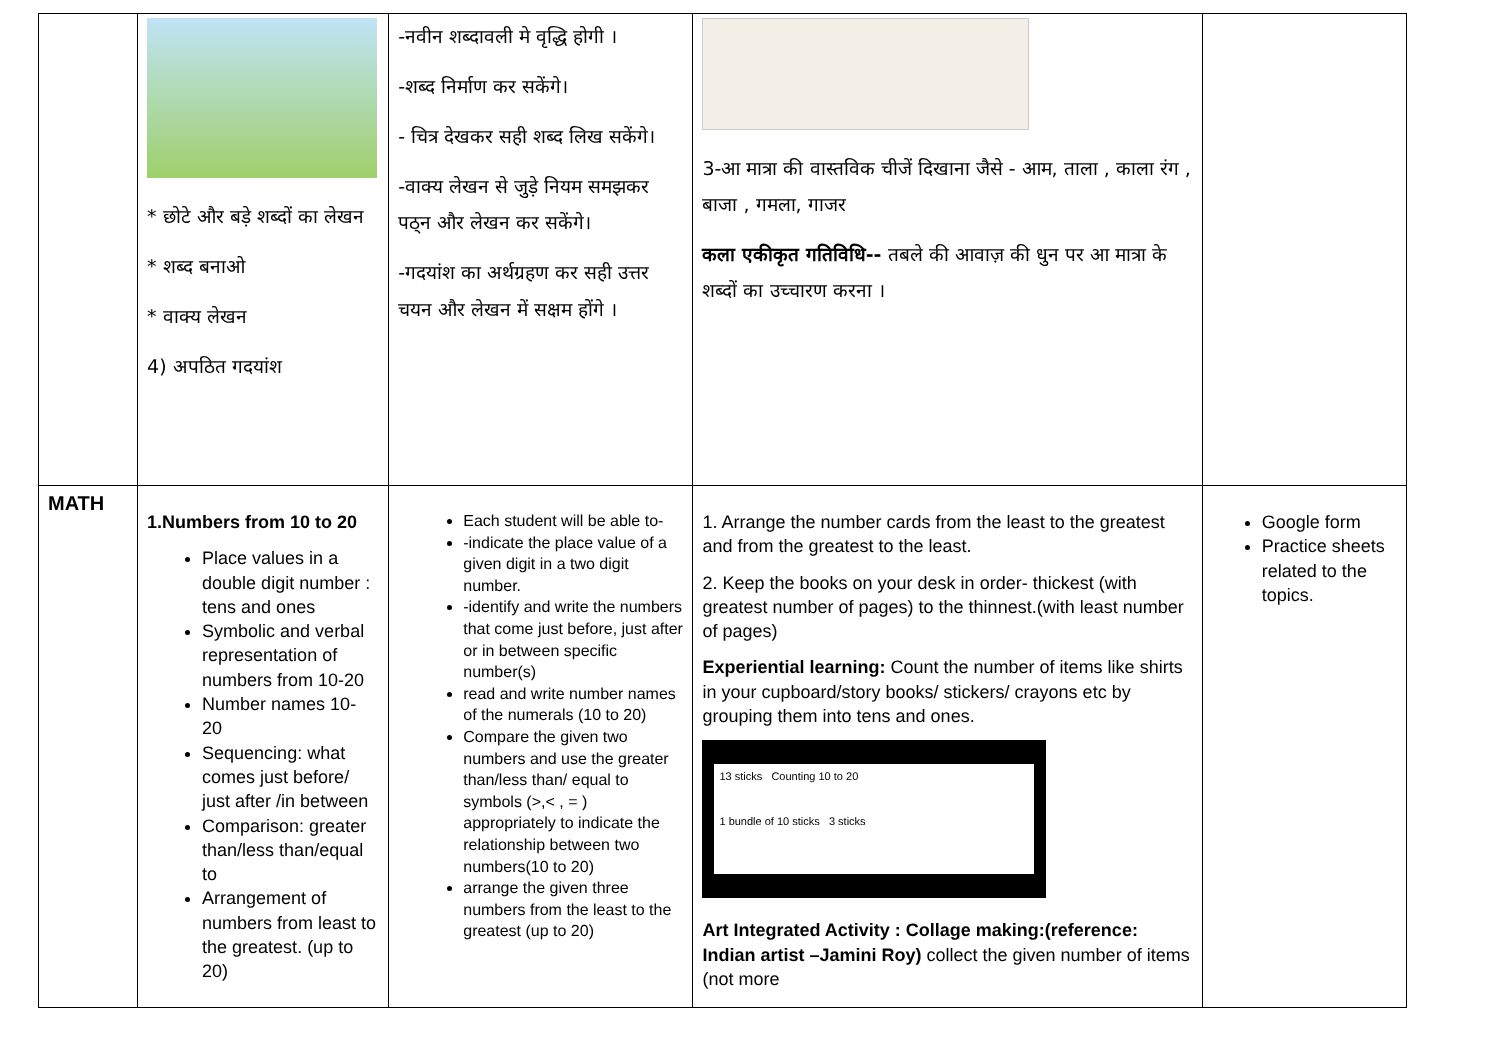| | * छोटे और बड़े शब्दों का लेखन * शब्द बनाओ * वाक्य लेखन 4) अपठित गदयांश | -नवीन शब्दावली मे वृद्धि होगी । -शब्द निर्माण कर सकेंगे। - चित्र देखकर सही शब्द लिख सकेंगे। -वाक्य लेखन से जुड़े नियम समझकर पठ्न और लेखन कर सकेंगे। -गदयांश का अर्थग्रहण कर सही उत्तर चयन और लेखन में सक्षम होंगे । | 3-आ मात्रा की वास्तविक चीजें दिखाना जैसे - आम, ताला , काला रंग , बाजा , गमला, गाजर कला एकीकृत गतिविधि-- तबले की आवाज़ की धुन पर आ मात्रा के शब्दों का उच्चारण करना । | |
| MATH | 1.Numbers from 10 to 20 Place values in a double digit number : tens and ones Symbolic and verbal representation of numbers from 10-20 Number names 10- 20 Sequencing: what comes just before/ just after /in between Comparison: greater than/less than/equal to Arrangement of numbers from least to the greatest. (up to 20) | Each student will be able to- -indicate the place value of a given digit in a two digit number. -identify and write the numbers that come just before, just after or in between specific number(s) read and write number names of the numerals (10 to 20) Compare the given two numbers and use the greater than/less than/ equal to symbols (>,< , = ) appropriately to indicate the relationship between two numbers(10 to 20) arrange the given three numbers from the least to the greatest (up to 20) | 1. Arrange the number cards from the least to the greatest and from the greatest to the least. 2. Keep the books on your desk in order- thickest (with greatest number of pages) to the thinnest.(with least number of pages) Experiential learning: Count the number of items like shirts in your cupboard/story books/ stickers/ crayons etc by grouping them into tens and ones. 13 sticks Counting 10 to 20 1 bundle of 10 sticks 3 sticks Art Integrated Activity : Collage making:(reference: Indian artist –Jamini Roy) collect the given number of items (not more | Google form Practice sheets related to the topics. |